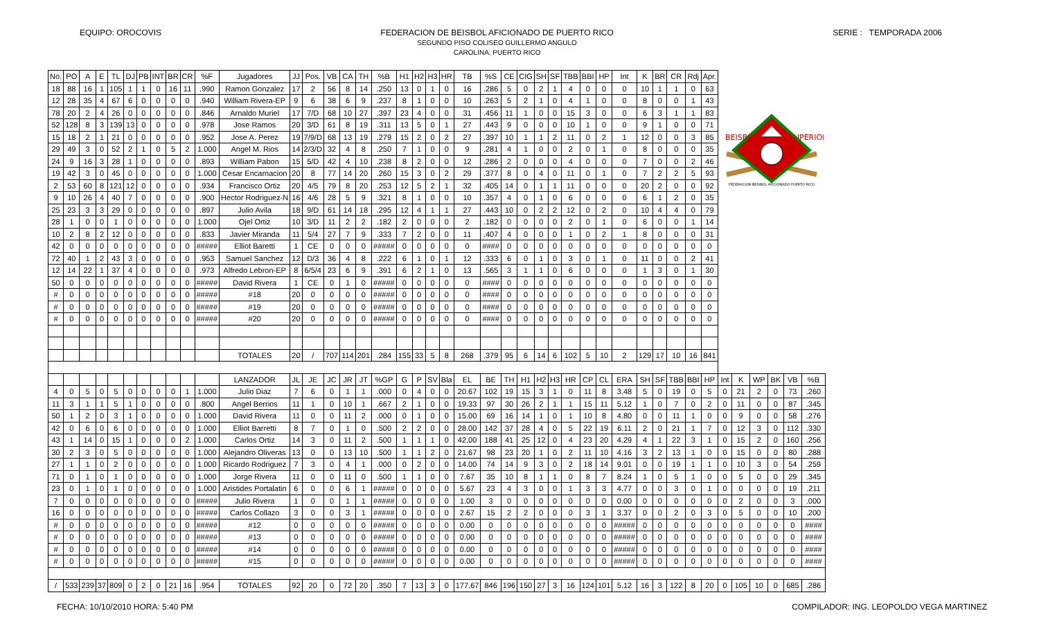EQUIPO: OROCOVIS
FEDERACION DE BEISBOL AFICIONADO DE PUERTO RICO
SEGUNDO PISO COLISEO GUILLERMO ANGULO
CAROLINA, PUERTO RICO
SERIE : TEMPORADA 2006
| No. | PO | A | E | TL | DJ | PB | INT | BR | CR | %F | Jugadores | JJ | Pos. | VB | CA | TH | %B | H1 | H2 | H3 | HR | TB | %S | CE | CIG | SH | SF | TBB | BBI | HP | Int | K | BR | CR | Rdj | Apr. | BEISBOL SUPERIOR FEDERACION BEISBOL AFICIONADO PUERTO RICO | | | | | |
| 18 | 88 | 16 | 1 | 105 | 1 | 1 | 0 | 16 | 11 | .990 | Ramon Gonzalez | 17 | 2 | 56 | 8 | 14 | .250 | 13 | 0 | 1 | 0 | 16 | .286 | 5 | 0 | 2 | 1 | 4 | 0 | 0 | 0 | 10 | 1 | 1 | 0 | 63 | | | | | | |
| 12 | 28 | 35 | 4 | 67 | 6 | 0 | 0 | 0 | 0 | .940 | William Rivera-EP | 9 | 6 | 38 | 6 | 9 | .237 | 8 | 1 | 0 | 0 | 10 | .263 | 5 | 2 | 1 | 0 | 4 | 1 | 0 | 0 | 8 | 0 | 0 | 1 | 43 | | | | | | |
| 78 | 20 | 2 | 4 | 26 | 0 | 0 | 0 | 0 | 0 | .846 | Arnaldo Muriel | 17 | 7/D | 68 | 10 | 27 | .397 | 23 | 4 | 0 | 0 | 31 | .456 | 11 | 1 | 0 | 0 | 15 | 3 | 0 | 0 | 6 | 3 | 1 | 1 | 83 | | | | | | |
| 52 | 128 | 8 | 3 | 139 | 13 | 0 | 0 | 0 | 0 | .978 | Jose Ramos | 20 | 3/D | 61 | 8 | 19 | .311 | 13 | 5 | 0 | 1 | 27 | .443 | 9 | 0 | 0 | 0 | 10 | 1 | 0 | 0 | 9 | 1 | 0 | 0 | 71 | | | | | | |
| 15 | 18 | 2 | 1 | 21 | 0 | 0 | 0 | 0 | 0 | .952 | Jose A. Perez | 19 | 7/9/D | 68 | 13 | 19 | .279 | 15 | 2 | 0 | 2 | 27 | .397 | 10 | 1 | 1 | 2 | 11 | 0 | 2 | 1 | 12 | 0 | 0 | 3 | 85 | | | | | | |
| 29 | 49 | 3 | 0 | 52 | 2 | 1 | 0 | 5 | 2 | 1.000 | Angel M. Rios | 14 | 2/3/D | 32 | 4 | 8 | .250 | 7 | 1 | 0 | 0 | 9 | .281 | 4 | 1 | 0 | 0 | 2 | 0 | 1 | 0 | 8 | 0 | 0 | 0 | 35 | | | | | | |
| 24 | 9 | 16 | 3 | 28 | 1 | 0 | 0 | 0 | 0 | .893 | William Pabon | 15 | 5/D | 42 | 4 | 10 | .238 | 8 | 2 | 0 | 0 | 12 | .286 | 2 | 0 | 0 | 0 | 4 | 0 | 0 | 0 | 7 | 0 | 0 | 2 | 46 | | | | | | |
| 19 | 42 | 3 | 0 | 45 | 0 | 0 | 0 | 0 | 0 | 1.000 | Cesar Encarnacion | 20 | 8 | 77 | 14 | 20 | .260 | 15 | 3 | 0 | 2 | 29 | .377 | 8 | 0 | 4 | 0 | 11 | 0 | 1 | 0 | 7 | 2 | 2 | 5 | 93 | | | | | | |
| 2 | 53 | 60 | 8 | 121 | 12 | 0 | 0 | 0 | 0 | .934 | Francisco Ortiz | 20 | 4/5 | 79 | 8 | 20 | .253 | 12 | 5 | 2 | 1 | 32 | .405 | 14 | 0 | 1 | 1 | 11 | 0 | 0 | 0 | 20 | 2 | 0 | 0 | 92 | | | | | | |
| 9 | 10 | 26 | 4 | 40 | 7 | 0 | 0 | 0 | 0 | .900 | Hector Rodriguez-N | 16 | 4/6 | 28 | 5 | 9 | .321 | 8 | 1 | 0 | 0 | 10 | .357 | 4 | 0 | 1 | 0 | 6 | 0 | 0 | 0 | 6 | 1 | 2 | 0 | 35 | | | | | | |
| 25 | 23 | 3 | 3 | 29 | 0 | 0 | 0 | 0 | 0 | .897 | Julio Avila | 18 | 9/D | 61 | 14 | 18 | .295 | 12 | 4 | 1 | 1 | 27 | .443 | 10 | 0 | 2 | 2 | 12 | 0 | 2 | 0 | 10 | 4 | 4 | 0 | 79 | | | | | | |
| 28 | 1 | 0 | 0 | 1 | 0 | 0 | 0 | 0 | 0 | 1.000 | Ojel Ortiz | 10 | 3/D | 11 | 2 | 2 | .182 | 2 | 0 | 0 | 0 | 2 | .182 | 0 | 0 | 0 | 0 | 2 | 0 | 1 | 0 | 6 | 0 | 0 | 1 | 14 | | | | | | |
| 10 | 2 | 8 | 2 | 12 | 0 | 0 | 0 | 0 | 0 | .833 | Javier Miranda | 11 | 5/4 | 27 | 7 | 9 | .333 | 7 | 2 | 0 | 0 | 11 | .407 | 4 | 0 | 0 | 0 | 1 | 0 | 2 | 1 | 8 | 0 | 0 | 0 | 31 | | | | | | |
| 42 | 0 | 0 | 0 | 0 | 0 | 0 | 0 | 0 | 0 | ##### | Elliot Baretti | 1 | CE | 0 | 0 | 0 | ##### | 0 | 0 | 0 | 0 | 0 | #### | 0 | 0 | 0 | 0 | 0 | 0 | 0 | 0 | 0 | 0 | 0 | 0 | 0 | | | | | | |
| 72 | 40 | 1 | 2 | 43 | 3 | 0 | 0 | 0 | 0 | .953 | Samuel Sanchez | 12 | D/3 | 36 | 4 | 8 | .222 | 6 | 1 | 0 | 1 | 12 | .333 | 6 | 0 | 1 | 0 | 3 | 0 | 1 | 0 | 11 | 0 | 0 | 2 | 41 | | | | | | |
| 12 | 14 | 22 | 1 | 37 | 4 | 0 | 0 | 0 | 0 | .973 | Alfredo Lebron-EP | 8 | 6/5/4 | 23 | 6 | 9 | .391 | 6 | 2 | 1 | 0 | 13 | .565 | 3 | 1 | 1 | 0 | 6 | 0 | 0 | 0 | 1 | 3 | 0 | 1 | 30 | | | | | | |
| 50 | 0 | 0 | 0 | 0 | 0 | 0 | 0 | 0 | 0 | ##### | David Rivera | 1 | CE | 0 | 1 | 0 | ##### | 0 | 0 | 0 | 0 | 0 | #### | 0 | 0 | 0 | 0 | 0 | 0 | 0 | 0 | 0 | 0 | 0 | 0 | 0 | | | | | | |
| # | 0 | 0 | 0 | 0 | 0 | 0 | 0 | 0 | 0 | ##### | #18 | 20 | 0 | 0 | 0 | 0 | ##### | 0 | 0 | 0 | 0 | 0 | #### | 0 | 0 | 0 | 0 | 0 | 0 | 0 | 0 | 0 | 0 | 0 | 0 | 0 | | | | | | |
| # | 0 | 0 | 0 | 0 | 0 | 0 | 0 | 0 | 0 | ##### | #19 | 20 | 0 | 0 | 0 | 0 | ##### | 0 | 0 | 0 | 0 | 0 | #### | 0 | 0 | 0 | 0 | 0 | 0 | 0 | 0 | 0 | 0 | 0 | 0 | 0 | | | | | | |
| # | 0 | 0 | 0 | 0 | 0 | 0 | 0 | 0 | 0 | ##### | #20 | 20 | 0 | 0 | 0 | 0 | ##### | 0 | 0 | 0 | 0 | 0 | #### | 0 | 0 | 0 | 0 | 0 | 0 | 0 | 0 | 0 | 0 | 0 | 0 | 0 | | | | | | |
| | | | | | | | | | | | TOTALES | 20 | / | 707 | 114 | 201 | .284 | 155 | 33 | 5 | 8 | 268 | .379 | 95 | 6 | 14 | 6 | 102 | 5 | 10 | 2 | 129 | 17 | 10 | 16 | 841 | | | | | | |
| | | | | | | | | | | | LANZADOR | JL | JE | JC | JR | JT | %GP | G | P | SV | Bla | EL | BE | TH | H1 | H2 | H3 | HR | CP | CL | ERA | SH | SF | TBB | BBI | HP | Int | K | WP | BK | VB | %B |
| 4 | 0 | 5 | 0 | 5 | 0 | 0 | 0 | 0 | 1 | 1.000 | Julio Diaz | 7 | 6 | 0 | 1 | 1 | .000 | 0 | 4 | 0 | 0 | 20.67 | 102 | 19 | 15 | 3 | 1 | 0 | 11 | 8 | 3.48 | 5 | 0 | 19 | 0 | 5 | 0 | 21 | 2 | 0 | 73 | .260 |
| 11 | 3 | 1 | 1 | 5 | 1 | 0 | 0 | 0 | 0 | .800 | Angel Berrios | 11 | 1 | 0 | 10 | 1 | .667 | 2 | 1 | 0 | 0 | 19.33 | 97 | 30 | 26 | 2 | 1 | 1 | 15 | 11 | 5.12 | 1 | 0 | 7 | 0 | 2 | 0 | 11 | 0 | 0 | 87 | .345 |
| 50 | 1 | 2 | 0 | 3 | 1 | 0 | 0 | 0 | 0 | 1.000 | David Rivera | 11 | 0 | 0 | 11 | 2 | .000 | 0 | 1 | 0 | 0 | 15.00 | 69 | 16 | 14 | 1 | 0 | 1 | 10 | 8 | 4.80 | 0 | 0 | 11 | 1 | 0 | 0 | 9 | 0 | 0 | 58 | .276 |
| 42 | 0 | 6 | 0 | 6 | 0 | 0 | 0 | 0 | 0 | 1.000 | Elliot Barretti | 8 | 7 | 0 | 1 | 0 | .500 | 2 | 2 | 0 | 0 | 28.00 | 142 | 37 | 28 | 4 | 0 | 5 | 22 | 19 | 6.11 | 2 | 0 | 21 | 1 | 7 | 0 | 12 | 3 | 0 | 112 | .330 |
| 43 | 1 | 14 | 0 | 15 | 1 | 0 | 0 | 0 | 2 | 1.000 | Carlos Ortiz | 14 | 3 | 0 | 11 | 2 | .500 | 1 | 1 | 1 | 0 | 42.00 | 188 | 41 | 25 | 12 | 0 | 4 | 23 | 20 | 4.29 | 4 | 1 | 22 | 3 | 1 | 0 | 15 | 2 | 0 | 160 | .256 |
| 30 | 2 | 3 | 0 | 5 | 0 | 0 | 0 | 0 | 0 | 1.000 | Alejandro Oliveras | 13 | 0 | 0 | 13 | 10 | .500 | 1 | 1 | 2 | 0 | 21.67 | 98 | 23 | 20 | 1 | 0 | 2 | 11 | 10 | 4.16 | 3 | 2 | 13 | 1 | 0 | 0 | 15 | 0 | 0 | 80 | .288 |
| 27 | 1 | 1 | 0 | 2 | 0 | 0 | 0 | 0 | 0 | 1.000 | Ricardo Rodriguez | 7 | 3 | 0 | 4 | 1 | .000 | 0 | 2 | 0 | 0 | 14.00 | 74 | 14 | 9 | 3 | 0 | 2 | 18 | 14 | 9.01 | 0 | 0 | 19 | 1 | 1 | 0 | 10 | 3 | 0 | 54 | .259 |
| 71 | 0 | 1 | 0 | 1 | 0 | 0 | 0 | 0 | 0 | 1.000 | Jorge Rivera | 11 | 0 | 0 | 11 | 0 | .500 | 1 | 1 | 0 | 0 | 7.67 | 35 | 10 | 8 | 1 | 1 | 0 | 8 | 7 | 8.24 | 1 | 0 | 5 | 1 | 0 | 0 | 5 | 0 | 0 | 29 | .345 |
| 23 | 0 | 1 | 0 | 1 | 0 | 0 | 0 | 0 | 0 | 1.000 | Aristides Portalatin | 6 | 0 | 0 | 6 | 1 | ##### | 0 | 0 | 0 | 0 | 5.67 | 23 | 4 | 3 | 0 | 0 | 1 | 3 | 3 | 4.77 | 0 | 0 | 3 | 0 | 1 | 0 | 0 | 0 | 0 | 19 | .211 |
| 7 | 0 | 0 | 0 | 0 | 0 | 0 | 0 | 0 | 0 | ##### | Julio Rivera | 1 | 0 | 0 | 1 | 1 | ##### | 0 | 0 | 0 | 0 | 1.00 | 3 | 0 | 0 | 0 | 0 | 0 | 0 | 0 | 0.00 | 0 | 0 | 0 | 0 | 0 | 0 | 2 | 0 | 0 | 3 | .000 |
| 16 | 0 | 0 | 0 | 0 | 0 | 0 | 0 | 0 | 0 | ##### | Carlos Collazo | 3 | 0 | 0 | 3 | 1 | ##### | 0 | 0 | 0 | 0 | 2.67 | 15 | 2 | 2 | 0 | 0 | 0 | 3 | 1 | 3.37 | 0 | 0 | 2 | 0 | 3 | 0 | 5 | 0 | 0 | 10 | .200 |
| # | 0 | 0 | 0 | 0 | 0 | 0 | 0 | 0 | 0 | ##### | #12 | 0 | 0 | 0 | 0 | 0 | ##### | 0 | 0 | 0 | 0 | 0.00 | 0 | 0 | 0 | 0 | 0 | 0 | 0 | 0 | ##### | 0 | 0 | 0 | 0 | 0 | 0 | 0 | 0 | 0 | 0 | #### |
| # | 0 | 0 | 0 | 0 | 0 | 0 | 0 | 0 | 0 | ##### | #13 | 0 | 0 | 0 | 0 | 0 | ##### | 0 | 0 | 0 | 0 | 0.00 | 0 | 0 | 0 | 0 | 0 | 0 | 0 | 0 | ##### | 0 | 0 | 0 | 0 | 0 | 0 | 0 | 0 | 0 | 0 | #### |
| # | 0 | 0 | 0 | 0 | 0 | 0 | 0 | 0 | 0 | ##### | #14 | 0 | 0 | 0 | 0 | 0 | ##### | 0 | 0 | 0 | 0 | 0.00 | 0 | 0 | 0 | 0 | 0 | 0 | 0 | 0 | ##### | 0 | 0 | 0 | 0 | 0 | 0 | 0 | 0 | 0 | 0 | #### |
| # | 0 | 0 | 0 | 0 | 0 | 0 | 0 | 0 | 0 | ##### | #15 | 0 | 0 | 0 | 0 | 0 | ##### | 0 | 0 | 0 | 0 | 0.00 | 0 | 0 | 0 | 0 | 0 | 0 | 0 | 0 | ##### | 0 | 0 | 0 | 0 | 0 | 0 | 0 | 0 | 0 | 0 | #### |
| / | 533 | 239 | 37 | 809 | 0 | 2 | 0 | 21 | 16 | .954 | TOTALES | 92 | 20 | 0 | 72 | 20 | .350 | 7 | 13 | 3 | 0 | 177.67 | 846 | 196 | 150 | 27 | 3 | 16 | 124 | 101 | 5.12 | 16 | 3 | 122 | 8 | 20 | 0 | 105 | 10 | 0 | 685 | .286 |
FECHA: 10/10/2010 HORA: 5:40 PM
COMPILADOR: ING. LEOPOLDO VEGA MARTINEZ